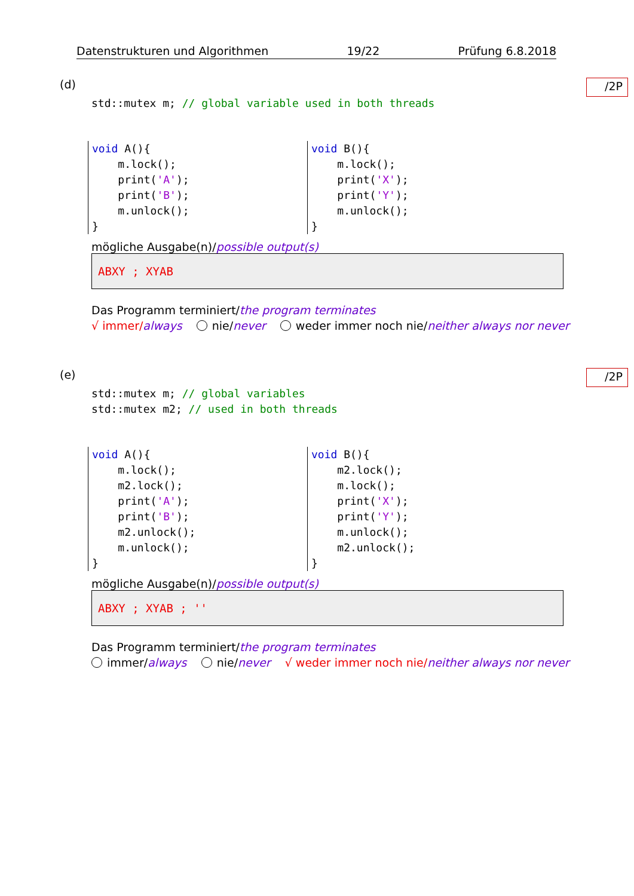Datenstrukturen und Algorithmen 19/22 Prüfung 6.8.2018
(d)
/2P
std::mutex m; // global variable used in both threads
void A(){ m.lock(); print('A'); print('B'); m.unlock(); }
void B(){ m.lock(); print('X'); print('Y'); m.unlock(); }
mögliche Ausgabe(n)/possible output(s)
ABXY ; XYAB
Das Programm terminiert/the program terminates
√ immer/always nie/never weder immer noch nie/neither always nor never
(e)
/2P
std::mutex m; // global variables std::mutex m2; // used in both threads
void A(){ m.lock(); m2.lock(); print('A'); print('B'); m2.unlock(); m.unlock(); }
void B(){ m2.lock(); m.lock(); print('X'); print('Y'); m.unlock(); m2.unlock(); }
mögliche Ausgabe(n)/possible output(s)
ABXY ; XYAB ; ''
Das Programm terminiert/the program terminates
immer/always nie/never √ weder immer noch nie/neither always nor never